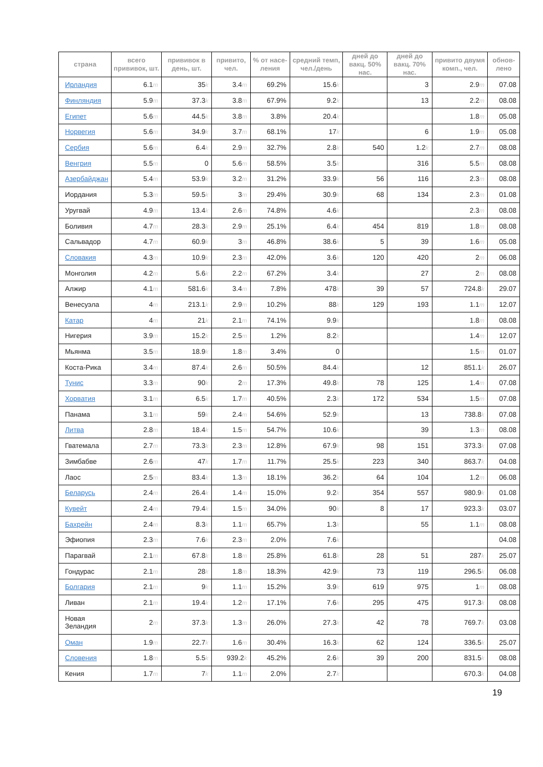| страна | всего прививок, шт. | прививок в день, шт. | привито, чел. | % от насе-ления | средний темп, чел./день | дней до вакц. 50% нас. | дней до вакц. 70% нас. | привито двумя комп., чел. | обнов-лено |
| --- | --- | --- | --- | --- | --- | --- | --- | --- | --- |
| Ирландия | 6.1 m | 35 k | 3.4 m | 69.2% | 15.6 k | | 3 | 2.9 m | 07.08 |
| Финляндия | 5.9 m | 37.3 k | 3.8 m | 67.9% | 9.2 k | | 13 | 2.2 m | 08.08 |
| Египет | 5.6 m | 44.5 k | 3.8 m | 3.8% | 20.4 k | | | 1.8 m | 05.08 |
| Норвегия | 5.6 m | 34.9 k | 3.7 m | 68.1% | 17 k | | 6 | 1.9 m | 05.08 |
| Сербия | 5.6 m | 6.4 k | 2.9 m | 32.7% | 2.8 k | 540 | 1.2 k | 2.7 m | 08.08 |
| Венгрия | 5.5 m | 0 | 5.6 m | 58.5% | 3.5 k | | 316 | 5.5 m | 08.08 |
| Азербайджан | 5.4 m | 53.9 k | 3.2 m | 31.2% | 33.9 k | 56 | 116 | 2.3 m | 08.08 |
| Иордания | 5.3 m | 59.5 k | 3 m | 29.4% | 30.9 k | 68 | 134 | 2.3 m | 01.08 |
| Уругвай | 4.9 m | 13.4 k | 2.6 m | 74.8% | 4.6 k | | | 2.3 m | 08.08 |
| Боливия | 4.7 m | 28.3 k | 2.9 m | 25.1% | 6.4 k | 454 | 819 | 1.8 m | 08.08 |
| Сальвадор | 4.7 m | 60.9 k | 3 m | 46.8% | 38.6 k | 5 | 39 | 1.6 m | 05.08 |
| Словакия | 4.3 m | 10.9 k | 2.3 m | 42.0% | 3.6 k | 120 | 420 | 2 m | 06.08 |
| Монголия | 4.2 m | 5.6 k | 2.2 m | 67.2% | 3.4 k | | 27 | 2 m | 08.08 |
| Алжир | 4.1 m | 581.6 k | 3.4 m | 7.8% | 478 k | 39 | 57 | 724.8 k | 29.07 |
| Венесуэла | 4 m | 213.1 k | 2.9 m | 10.2% | 88 k | 129 | 193 | 1.1 m | 12.07 |
| Катар | 4 m | 21 k | 2.1 m | 74.1% | 9.9 k | | | 1.8 m | 08.08 |
| Нигерия | 3.9 m | 15.2 k | 2.5 m | 1.2% | 8.2 k | | | 1.4 m | 12.07 |
| Мьянма | 3.5 m | 18.9 k | 1.8 m | 3.4% | 0 | | | 1.5 m | 01.07 |
| Коста-Рика | 3.4 m | 87.4 k | 2.6 m | 50.5% | 84.4 k | | 12 | 851.1 k | 26.07 |
| Тунис | 3.3 m | 90 k | 2 m | 17.3% | 49.8 k | 78 | 125 | 1.4 m | 07.08 |
| Хорватия | 3.1 m | 6.5 k | 1.7 m | 40.5% | 2.3 k | 172 | 534 | 1.5 m | 07.08 |
| Панама | 3.1 m | 59 k | 2.4 m | 54.6% | 52.9 k | | 13 | 738.8 k | 07.08 |
| Литва | 2.8 m | 18.4 k | 1.5 m | 54.7% | 10.6 k | | 39 | 1.3 m | 08.08 |
| Гватемала | 2.7 m | 73.3 k | 2.3 m | 12.8% | 67.9 k | 98 | 151 | 373.3 k | 07.08 |
| Зимбабве | 2.6 m | 47 k | 1.7 m | 11.7% | 25.5 k | 223 | 340 | 863.7 k | 04.08 |
| Лаос | 2.5 m | 83.4 k | 1.3 m | 18.1% | 36.2 k | 64 | 104 | 1.2 m | 06.08 |
| Беларусь | 2.4 m | 26.4 k | 1.4 m | 15.0% | 9.2 k | 354 | 557 | 980.9 k | 01.08 |
| Кувейт | 2.4 m | 79.4 k | 1.5 m | 34.0% | 90 k | 8 | 17 | 923.3 k | 03.07 |
| Бахрейн | 2.4 m | 8.3 k | 1.1 m | 65.7% | 1.3 k | | 55 | 1.1 m | 08.08 |
| Эфиопия | 2.3 m | 7.6 k | 2.3 m | 2.0% | 7.6 k | | | | 04.08 |
| Парагвай | 2.1 m | 67.8 k | 1.8 m | 25.8% | 61.8 k | 28 | 51 | 287 k | 25.07 |
| Гондурас | 2.1 m | 28 k | 1.8 m | 18.3% | 42.9 k | 73 | 119 | 296.5 k | 06.08 |
| Болгария | 2.1 m | 9 k | 1.1 m | 15.2% | 3.9 k | 619 | 975 | 1 m | 08.08 |
| Ливан | 2.1 m | 19.4 k | 1.2 m | 17.1% | 7.6 k | 295 | 475 | 917.3 k | 08.08 |
| Новая Зеландия | 2 m | 37.3 k | 1.3 m | 26.0% | 27.3 k | 42 | 78 | 769.7 k | 03.08 |
| Оман | 1.9 m | 22.7 k | 1.6 m | 30.4% | 16.3 k | 62 | 124 | 336.5 k | 25.07 |
| Словения | 1.8 m | 5.5 k | 939.2 k | 45.2% | 2.6 k | 39 | 200 | 831.5 k | 08.08 |
| Кения | 1.7 m | 7 k | 1.1 m | 2.0% | 2.7 k | | | 670.3 k | 04.08 |
19